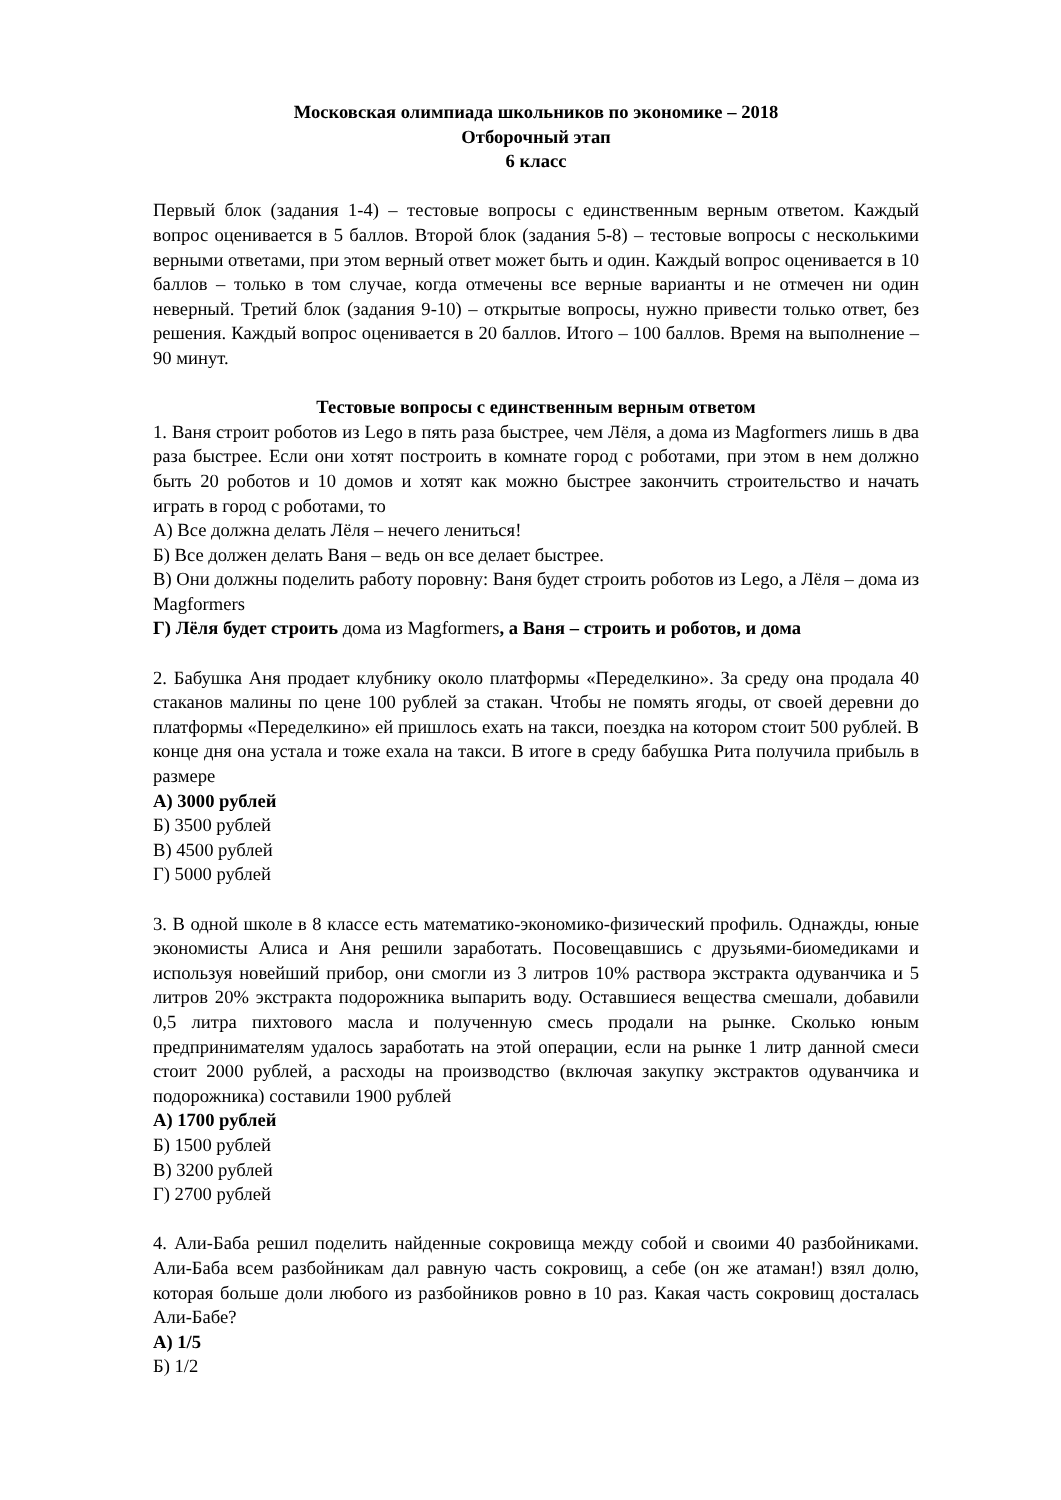Московская олимпиада школьников по экономике – 2018
Отборочный этап
6 класс
Первый блок (задания 1-4) – тестовые вопросы с единственным верным ответом. Каждый вопрос оценивается в 5 баллов. Второй блок (задания 5-8) – тестовые вопросы с несколькими верными ответами, при этом верный ответ может быть и один. Каждый вопрос оценивается в 10 баллов – только в том случае, когда отмечены все верные варианты и не отмечен ни один неверный. Третий блок (задания 9-10) – открытые вопросы, нужно привести только ответ, без решения. Каждый вопрос оценивается в 20 баллов. Итого – 100 баллов. Время на выполнение – 90 минут.
Тестовые вопросы с единственным верным ответом
1. Ваня строит роботов из Lego в пять раза быстрее, чем Лёля, а дома из Magformers лишь в два раза быстрее. Если они хотят построить в комнате город с роботами, при этом в нем должно быть 20 роботов и 10 домов и хотят как можно быстрее закончить строительство и начать играть в город с роботами, то
А) Все должна делать Лёля – нечего лениться!
Б) Все должен делать Ваня – ведь он все делает быстрее.
В) Они должны поделить работу поровну: Ваня будет строить роботов из Lego, а Лёля – дома из Magformers
Г) Лёля будет строить дома из Magformers, а Ваня – строить и роботов, и дома
2. Бабушка Аня продает клубнику около платформы «Переделкино». За среду она продала 40 стаканов малины по цене 100 рублей за стакан. Чтобы не помять ягоды, от своей деревни до платформы «Переделкино» ей пришлось ехать на такси, поездка на котором стоит 500 рублей. В конце дня она устала и тоже ехала на такси. В итоге в среду бабушка Рита получила прибыль в размере
А) 3000 рублей
Б) 3500 рублей
В) 4500 рублей
Г) 5000 рублей
3. В одной школе в 8 классе есть математико-экономико-физический профиль. Однажды, юные экономисты Алиса и Аня решили заработать. Посовещавшись с друзьями-биомедиками и используя новейший прибор, они смогли из 3 литров 10% раствора экстракта одуванчика и 5 литров 20% экстракта подорожника выпарить воду. Оставшиеся вещества смешали, добавили 0,5 литра пихтового масла и полученную смесь продали на рынке. Сколько юным предпринимателям удалось заработать на этой операции, если на рынке 1 литр данной смеси стоит 2000 рублей, а расходы на производство (включая закупку экстрактов одуванчика и подорожника) составили 1900 рублей
А) 1700 рублей
Б) 1500 рублей
В) 3200 рублей
Г) 2700 рублей
4. Али-Баба решил поделить найденные сокровища между собой и своими 40 разбойниками. Али-Баба всем разбойникам дал равную часть сокровищ, а себе (он же атаман!) взял долю, которая больше доли любого из разбойников ровно в 10 раз. Какая часть сокровищ досталась Али-Бабе?
А) 1/5
Б) 1/2